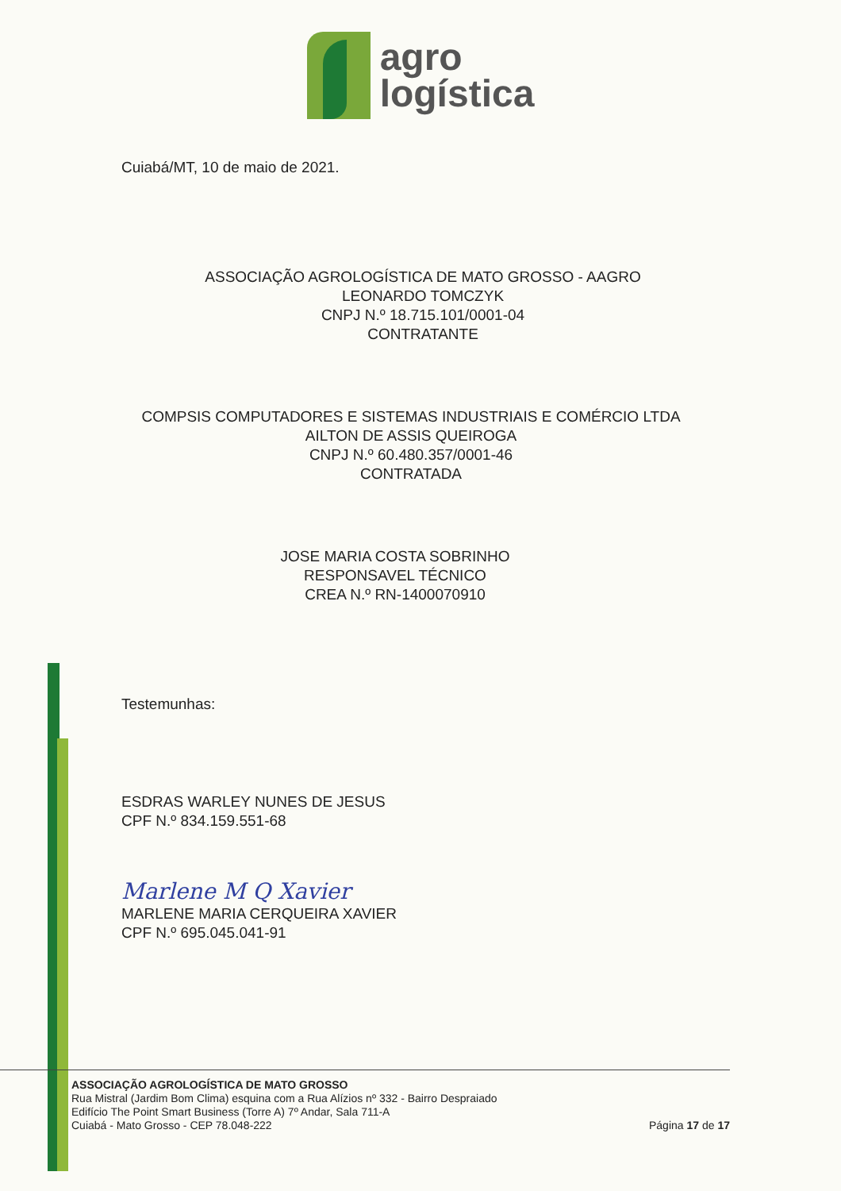agro
logística
Cuiabá/MT, 10 de maio de 2021.
ASSOCIAÇÃO AGROLOGÍSTICA DE MATO GROSSO - AAGRO
LEONARDO TOMCZYK
CNPJ N.º 18.715.101/0001-04
CONTRATANTE
COMPSIS COMPUTADORES E SISTEMAS INDUSTRIAIS E COMÉRCIO LTDA
AILTON DE ASSIS QUEIROGA
CNPJ N.º 60.480.357/0001-46
CONTRATADA
JOSE MARIA COSTA SOBRINHO
RESPONSAVEL TÉCNICO
CREA N.º RN-1400070910
Testemunhas:
ESDRAS WARLEY NUNES DE JESUS
CPF N.º 834.159.551-68
Marlene M Q Xavier
MARLENE MARIA CERQUEIRA XAVIER
CPF N.º 695.045.041-91
ASSOCIAÇÃO AGROLOGÍSTICA DE MATO GROSSO
Rua Mistral (Jardim Bom Clima) esquina com a Rua Alízios nº 332 - Bairro Despraiado
Edifício The Point Smart Business (Torre A) 7º Andar, Sala 711-A
Cuiabá - Mato Grosso - CEP 78.048-222
Página 17 de 17